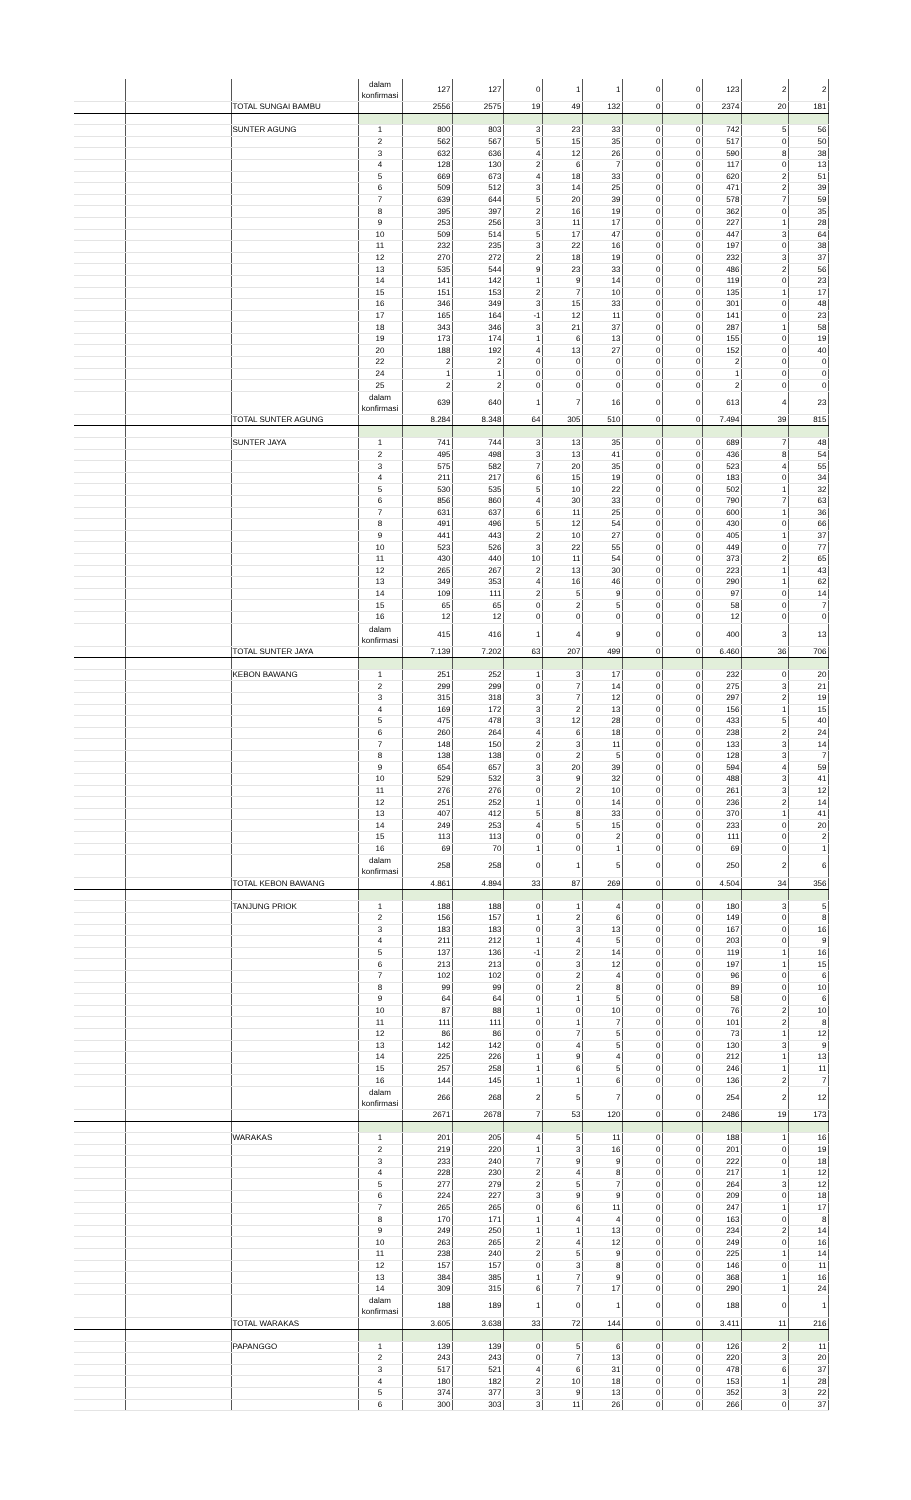| | | | dalam konfirmasi | 127 | 127 | 0 | 1 | 1 | 0 | 0 | 123 | 2 | 2 |
| | | TOTAL SUNGAI BAMBU | | 2556 | 2575 | 19 | 49 | 132 | 0 | 0 | 2374 | 20 | 181 |
| | | SUNTER AGUNG | 1 | 800 | 803 | 3 | 23 | 33 | 0 | 0 | 742 | 5 | 56 |
| | | | 2 | 562 | 567 | 5 | 15 | 35 | 0 | 0 | 517 | 0 | 50 |
| | | | 3 | 632 | 636 | 4 | 12 | 26 | 0 | 0 | 590 | 8 | 38 |
| | | | 4 | 128 | 130 | 2 | 6 | 7 | 0 | 0 | 117 | 0 | 13 |
| | | | 5 | 669 | 673 | 4 | 18 | 33 | 0 | 0 | 620 | 2 | 51 |
| | | | 6 | 509 | 512 | 3 | 14 | 25 | 0 | 0 | 471 | 2 | 39 |
| | | | 7 | 639 | 644 | 5 | 20 | 39 | 0 | 0 | 578 | 7 | 59 |
| | | | 8 | 395 | 397 | 2 | 16 | 19 | 0 | 0 | 362 | 0 | 35 |
| | | | 9 | 253 | 256 | 3 | 11 | 17 | 0 | 0 | 227 | 1 | 28 |
| | | | 10 | 509 | 514 | 5 | 17 | 47 | 0 | 0 | 447 | 3 | 64 |
| | | | 11 | 232 | 235 | 3 | 22 | 16 | 0 | 0 | 197 | 0 | 38 |
| | | | 12 | 270 | 272 | 2 | 18 | 19 | 0 | 0 | 232 | 3 | 37 |
| | | | 13 | 535 | 544 | 9 | 23 | 33 | 0 | 0 | 486 | 2 | 56 |
| | | | 14 | 141 | 142 | 1 | 9 | 14 | 0 | 0 | 119 | 0 | 23 |
| | | | 15 | 151 | 153 | 2 | 7 | 10 | 0 | 0 | 135 | 1 | 17 |
| | | | 16 | 346 | 349 | 3 | 15 | 33 | 0 | 0 | 301 | 0 | 48 |
| | | | 17 | 165 | 164 | -1 | 12 | 11 | 0 | 0 | 141 | 0 | 23 |
| | | | 18 | 343 | 346 | 3 | 21 | 37 | 0 | 0 | 287 | 1 | 58 |
| | | | 19 | 173 | 174 | 1 | 6 | 13 | 0 | 0 | 155 | 0 | 19 |
| | | | 20 | 188 | 192 | 4 | 13 | 27 | 0 | 0 | 152 | 0 | 40 |
| | | | 22 | 2 | 2 | 0 | 0 | 0 | 0 | 0 | 2 | 0 | 0 |
| | | | 24 | 1 | 1 | 0 | 0 | 0 | 0 | 0 | 1 | 0 | 0 |
| | | | 25 | 2 | 2 | 0 | 0 | 0 | 0 | 0 | 2 | 0 | 0 |
| | | | dalam konfirmasi | 639 | 640 | 1 | 7 | 16 | 0 | 0 | 613 | 4 | 23 |
| | | TOTAL SUNTER AGUNG | | 8.284 | 8.348 | 64 | 305 | 510 | 0 | 0 | 7.494 | 39 | 815 |
| | | SUNTER JAYA | 1 | 741 | 744 | 3 | 13 | 35 | 0 | 0 | 689 | 7 | 48 |
| | | | 2 | 495 | 498 | 3 | 13 | 41 | 0 | 0 | 436 | 8 | 54 |
| | | | 3 | 575 | 582 | 7 | 20 | 35 | 0 | 0 | 523 | 4 | 55 |
| | | | 4 | 211 | 217 | 6 | 15 | 19 | 0 | 0 | 183 | 0 | 34 |
| | | | 5 | 530 | 535 | 5 | 10 | 22 | 0 | 0 | 502 | 1 | 32 |
| | | | 6 | 856 | 860 | 4 | 30 | 33 | 0 | 0 | 790 | 7 | 63 |
| | | | 7 | 631 | 637 | 6 | 11 | 25 | 0 | 0 | 600 | 1 | 36 |
| | | | 8 | 491 | 496 | 5 | 12 | 54 | 0 | 0 | 430 | 0 | 66 |
| | | | 9 | 441 | 443 | 2 | 10 | 27 | 0 | 0 | 405 | 1 | 37 |
| | | | 10 | 523 | 526 | 3 | 22 | 55 | 0 | 0 | 449 | 0 | 77 |
| | | | 11 | 430 | 440 | 10 | 11 | 54 | 0 | 0 | 373 | 2 | 65 |
| | | | 12 | 265 | 267 | 2 | 13 | 30 | 0 | 0 | 223 | 1 | 43 |
| | | | 13 | 349 | 353 | 4 | 16 | 46 | 0 | 0 | 290 | 1 | 62 |
| | | | 14 | 109 | 111 | 2 | 5 | 9 | 0 | 0 | 97 | 0 | 14 |
| | | | 15 | 65 | 65 | 0 | 2 | 5 | 0 | 0 | 58 | 0 | 7 |
| | | | 16 | 12 | 12 | 0 | 0 | 0 | 0 | 0 | 12 | 0 | 0 |
| | | | dalam konfirmasi | 415 | 416 | 1 | 4 | 9 | 0 | 0 | 400 | 3 | 13 |
| | | TOTAL SUNTER JAYA | | 7.139 | 7.202 | 63 | 207 | 499 | 0 | 0 | 6.460 | 36 | 706 |
| | | KEBON BAWANG | 1 | 251 | 252 | 1 | 3 | 17 | 0 | 0 | 232 | 0 | 20 |
| | | | 2 | 299 | 299 | 0 | 7 | 14 | 0 | 0 | 275 | 3 | 21 |
| | | | 3 | 315 | 318 | 3 | 7 | 12 | 0 | 0 | 297 | 2 | 19 |
| | | | 4 | 169 | 172 | 3 | 2 | 13 | 0 | 0 | 156 | 1 | 15 |
| | | | 5 | 475 | 478 | 3 | 12 | 28 | 0 | 0 | 433 | 5 | 40 |
| | | | 6 | 260 | 264 | 4 | 6 | 18 | 0 | 0 | 238 | 2 | 24 |
| | | | 7 | 148 | 150 | 2 | 3 | 11 | 0 | 0 | 133 | 3 | 14 |
| | | | 8 | 138 | 138 | 0 | 2 | 5 | 0 | 0 | 128 | 3 | 7 |
| | | | 9 | 654 | 657 | 3 | 20 | 39 | 0 | 0 | 594 | 4 | 59 |
| | | | 10 | 529 | 532 | 3 | 9 | 32 | 0 | 0 | 488 | 3 | 41 |
| | | | 11 | 276 | 276 | 0 | 2 | 10 | 0 | 0 | 261 | 3 | 12 |
| | | | 12 | 251 | 252 | 1 | 0 | 14 | 0 | 0 | 236 | 2 | 14 |
| | | | 13 | 407 | 412 | 5 | 8 | 33 | 0 | 0 | 370 | 1 | 41 |
| | | | 14 | 249 | 253 | 4 | 5 | 15 | 0 | 0 | 233 | 0 | 20 |
| | | | 15 | 113 | 113 | 0 | 0 | 2 | 0 | 0 | 111 | 0 | 2 |
| | | | 16 | 69 | 70 | 1 | 0 | 1 | 0 | 0 | 69 | 0 | 1 |
| | | | dalam konfirmasi | 258 | 258 | 0 | 1 | 5 | 0 | 0 | 250 | 2 | 6 |
| | | TOTAL KEBON BAWANG | | 4.861 | 4.894 | 33 | 87 | 269 | 0 | 0 | 4.504 | 34 | 356 |
| | | TANJUNG PRIOK | 1 | 188 | 188 | 0 | 1 | 4 | 0 | 0 | 180 | 3 | 5 |
| | | | 2 | 156 | 157 | 1 | 2 | 6 | 0 | 0 | 149 | 0 | 8 |
| | | | 3 | 183 | 183 | 0 | 3 | 13 | 0 | 0 | 167 | 0 | 16 |
| | | | 4 | 211 | 212 | 1 | 4 | 5 | 0 | 0 | 203 | 0 | 9 |
| | | | 5 | 137 | 136 | -1 | 2 | 14 | 0 | 0 | 119 | 1 | 16 |
| | | | 6 | 213 | 213 | 0 | 3 | 12 | 0 | 0 | 197 | 1 | 15 |
| | | | 7 | 102 | 102 | 0 | 2 | 4 | 0 | 0 | 96 | 0 | 6 |
| | | | 8 | 99 | 99 | 0 | 2 | 8 | 0 | 0 | 89 | 0 | 10 |
| | | | 9 | 64 | 64 | 0 | 1 | 5 | 0 | 0 | 58 | 0 | 6 |
| | | | 10 | 87 | 88 | 1 | 0 | 10 | 0 | 0 | 76 | 2 | 10 |
| | | | 11 | 111 | 111 | 0 | 1 | 7 | 0 | 0 | 101 | 2 | 8 |
| | | | 12 | 86 | 86 | 0 | 7 | 5 | 0 | 0 | 73 | 1 | 12 |
| | | | 13 | 142 | 142 | 0 | 4 | 5 | 0 | 0 | 130 | 3 | 9 |
| | | | 14 | 225 | 226 | 1 | 9 | 4 | 0 | 0 | 212 | 1 | 13 |
| | | | 15 | 257 | 258 | 1 | 6 | 5 | 0 | 0 | 246 | 1 | 11 |
| | | | 16 | 144 | 145 | 1 | 1 | 6 | 0 | 0 | 136 | 2 | 7 |
| | | | dalam konfirmasi | 266 | 268 | 2 | 5 | 7 | 0 | 0 | 254 | 2 | 12 |
| | | | | 2671 | 2678 | 7 | 53 | 120 | 0 | 0 | 2486 | 19 | 173 |
| | | WARAKAS | 1 | 201 | 205 | 4 | 5 | 11 | 0 | 0 | 188 | 1 | 16 |
| | | | 2 | 219 | 220 | 1 | 3 | 16 | 0 | 0 | 201 | 0 | 19 |
| | | | 3 | 233 | 240 | 7 | 9 | 9 | 0 | 0 | 222 | 0 | 18 |
| | | | 4 | 228 | 230 | 2 | 4 | 8 | 0 | 0 | 217 | 1 | 12 |
| | | | 5 | 277 | 279 | 2 | 5 | 7 | 0 | 0 | 264 | 3 | 12 |
| | | | 6 | 224 | 227 | 3 | 9 | 9 | 0 | 0 | 209 | 0 | 18 |
| | | | 7 | 265 | 265 | 0 | 6 | 11 | 0 | 0 | 247 | 1 | 17 |
| | | | 8 | 170 | 171 | 1 | 4 | 4 | 0 | 0 | 163 | 0 | 8 |
| | | | 9 | 249 | 250 | 1 | 1 | 13 | 0 | 0 | 234 | 2 | 14 |
| | | | 10 | 263 | 265 | 2 | 4 | 12 | 0 | 0 | 249 | 0 | 16 |
| | | | 11 | 238 | 240 | 2 | 5 | 9 | 0 | 0 | 225 | 1 | 14 |
| | | | 12 | 157 | 157 | 0 | 3 | 8 | 0 | 0 | 146 | 0 | 11 |
| | | | 13 | 384 | 385 | 1 | 7 | 9 | 0 | 0 | 368 | 1 | 16 |
| | | | 14 | 309 | 315 | 6 | 7 | 17 | 0 | 0 | 290 | 1 | 24 |
| | | | dalam konfirmasi | 188 | 189 | 1 | 0 | 1 | 0 | 0 | 188 | 0 | 1 |
| | | TOTAL WARAKAS | | 3.605 | 3.638 | 33 | 72 | 144 | 0 | 0 | 3.411 | 11 | 216 |
| | | PAPANGGO | 1 | 139 | 139 | 0 | 5 | 6 | 0 | 0 | 126 | 2 | 11 |
| | | | 2 | 243 | 243 | 0 | 7 | 13 | 0 | 0 | 220 | 3 | 20 |
| | | | 3 | 517 | 521 | 4 | 6 | 31 | 0 | 0 | 478 | 6 | 37 |
| | | | 4 | 180 | 182 | 2 | 10 | 18 | 0 | 0 | 153 | 1 | 28 |
| | | | 5 | 374 | 377 | 3 | 9 | 13 | 0 | 0 | 352 | 3 | 22 |
| | | | 6 | 300 | 303 | 3 | 11 | 26 | 0 | 0 | 266 | 0 | 37 |